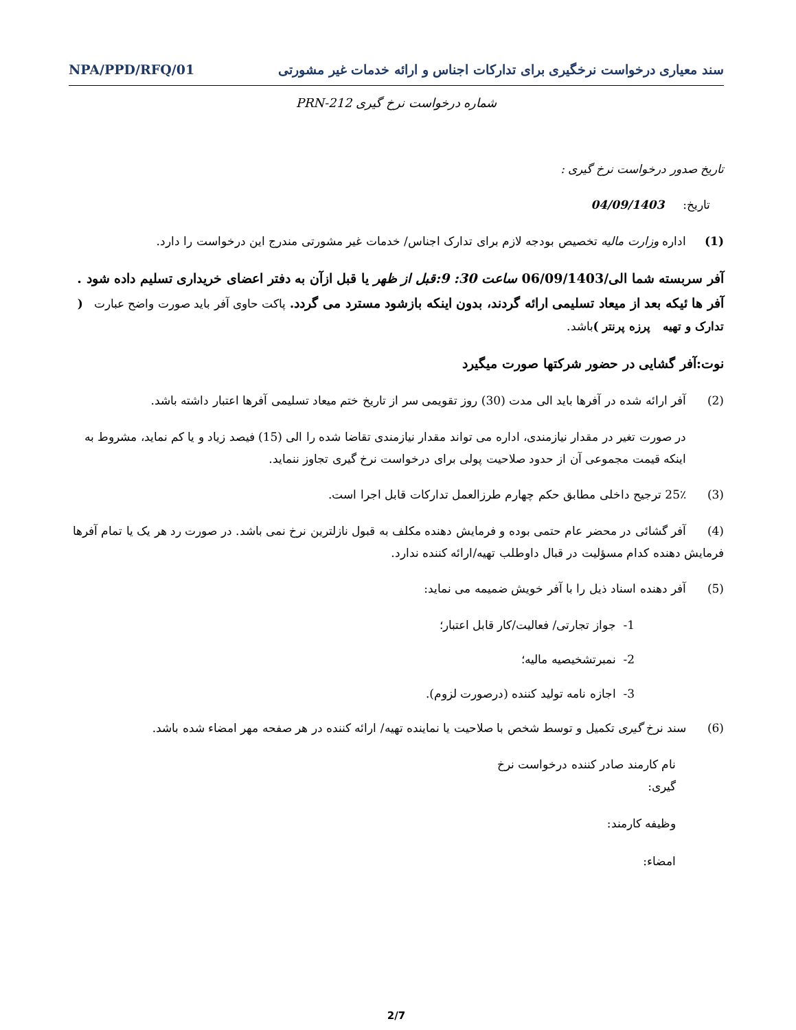سند معیاری درخواست نرخگیری برای تدارکات اجناس و ارائه خدمات غیر مشورتی NPA/PPD/RFQ/01
شماره درخواست نرخ گیری PRN-212
تاریخ صدور درخواست نرخ گیری :
تاریخ: 04/09/1403
(1) اداره وزارت مالیه تخصیص بودجه لازم برای تدارک اجناس/ خدمات غیر مشورتی مندرج این درخواست را دارد.
آفر سربسته شما الی/06/09/1403 ساعت 30: 9:قبل از ظهر یا قبل ازآن به دفتر اعضای خریداری تسلیم داده شود . آفر ها ئیکه بعد از میعاد تسلیمی ارائه گردند، بدون اینکه بازشود مسترد می گردد. پاکت حاوی آفر باید صورت واضح عبارت ( تدارک و تهیه پرزه پرنتر ) باشد.
نوت:آفر گشایی در حضور شرکتها صورت میگیرد
(2) آفر ارائه شده در آفرها باید الی مدت (30) روز تقویمی سر از تاریخ ختم میعاد تسلیمی آفرها اعتبار داشته باشد.
در صورت تغیر در مقدار نیازمندی، اداره می تواند مقدار نیازمندی تقاضا شده را الی (15) فیصد زیاد و یا کم نماید، مشروط به اینکه قیمت مجموعی آن از حدود صلاحیت پولی برای درخواست نرخ گیری تجاوز ننماید.
(3) 25٪ ترجیح داخلی مطابق حکم چهارم طرزالعمل تدارکات قابل اجرا است.
(4) آفر گشائی در محضر عام حتمی بوده و فرمایش دهنده مکلف به قبول نازلترین نرخ نمی باشد. در صورت رد هر یک یا تمام آفرها فرمایش دهنده کدام مسؤلیت در قبال داوطلب تهیه/ارائه کننده ندارد.
(5) آفر دهنده اسناد ذیل را با آفر خویش ضمیمه می نماید:
1- جواز تجارتی/ فعالیت/کار قابل اعتبار؛
2- نمبرتشخیصیه مالیه؛
3- اجازه نامه تولید کننده (درصورت لزوم).
(6) سند نرخ گیری تکمیل و توسط شخص با صلاحیت یا نماینده تهیه/ ارائه کننده در هر صفحه مهر امضاء شده باشد.
نام کارمند صادر کننده درخواست نرخ
گیری:
وظیفه کارمند:
امضاء:
2/7